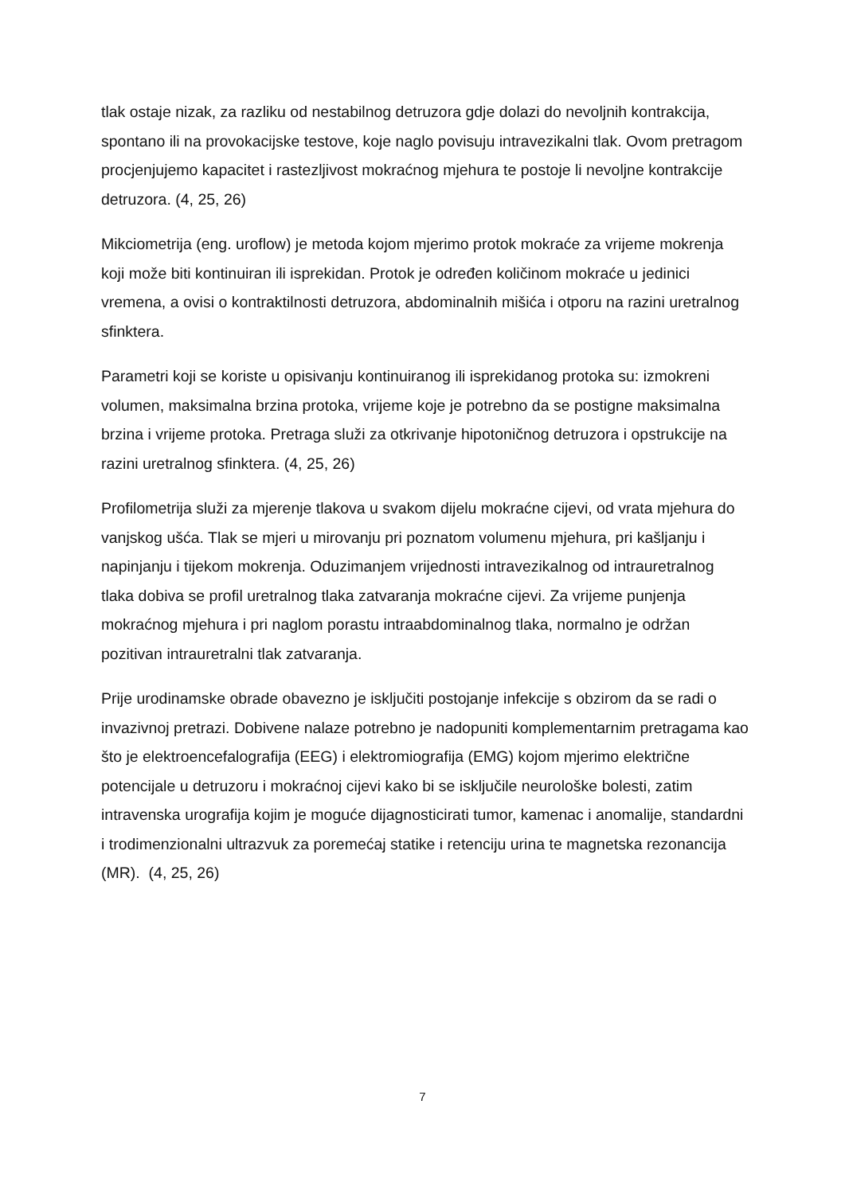tlak ostaje nizak, za razliku od nestabilnog detruzora gdje dolazi do nevoljnih kontrakcija, spontano ili na provokacijske testove, koje naglo povisuju intravezikalni tlak. Ovom pretragom procjenjujemo kapacitet i rastezljivost mokraćnog mjehura te postoje li nevoljne kontrakcije detruzora. (4, 25, 26)
Mikciometrija (eng. uroflow) je metoda kojom mjerimo protok mokraće za vrijeme mokrenja koji može biti kontinuiran ili isprekidan. Protok je određen količinom mokraće u jedinici vremena, a ovisi o kontraktilnosti detruzora, abdominalnih mišića i otporu na razini uretralnog sfinktera.
Parametri koji se koriste u opisivanju kontinuiranog ili isprekidanog protoka su: izmokreni volumen, maksimalna brzina protoka, vrijeme koje je potrebno da se postigne maksimalna brzina i vrijeme protoka. Pretraga služi za otkrivanje hipotoničnog detruzora i opstrukcije na razini uretralnog sfinktera. (4, 25, 26)
Profilometrija služi za mjerenje tlakova u svakom dijelu mokraćne cijevi, od vrata mjehura do vanjskog ušća. Tlak se mjeri u mirovanju pri poznatom volumenu mjehura, pri kašljanju i napinjanju i tijekom mokrenja. Oduzimanjem vrijednosti intravezikalnog od intrauretralnog tlaka dobiva se profil uretralnog tlaka zatvaranja mokraćne cijevi. Za vrijeme punjenja mokraćnog mjehura i pri naglom porastu intraabdominalnog tlaka, normalno je održan pozitivan intrauretralni tlak zatvaranja.
Prije urodinamske obrade obavezno je isključiti postojanje infekcije s obzirom da se radi o invazivnoj pretrazi. Dobivene nalaze potrebno je nadopuniti komplementarnim pretragama kao što je elektroencefalografija (EEG) i elektromiografija (EMG) kojom mjerimo električne potencijale u detruzoru i mokraćnoj cijevi kako bi se isključile neurološke bolesti, zatim intravenska urografija kojim je moguće dijagnosticirati tumor, kamenac i anomalije, standardni i trodimenzionalni ultrazvuk za poremećaj statike i retenciju urina te magnetska rezonancija (MR). (4, 25, 26)
7